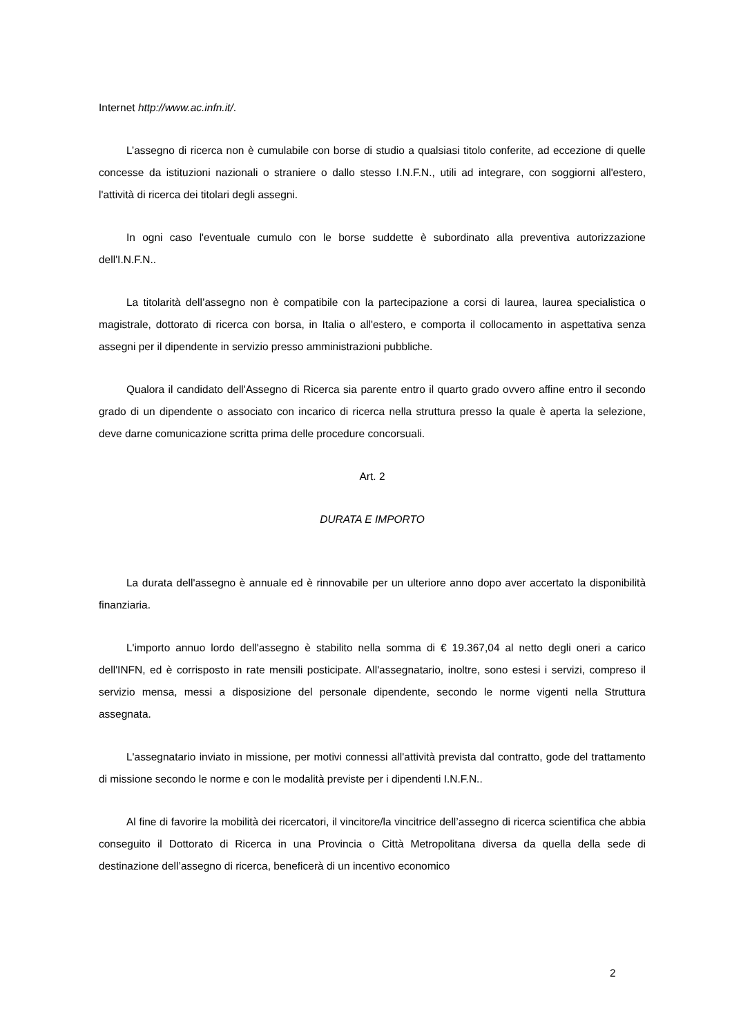Internet http://www.ac.infn.it/.
L’assegno di ricerca non è cumulabile con borse di studio a qualsiasi titolo conferite, ad eccezione di quelle concesse da istituzioni nazionali o straniere o dallo stesso I.N.F.N., utili ad integrare, con soggiorni all'estero, l'attività di ricerca dei titolari degli assegni.
In ogni caso l'eventuale cumulo con le borse suddette è subordinato alla preventiva autorizzazione dell'I.N.F.N..
La titolarità dell’assegno non è compatibile con la partecipazione a corsi di laurea, laurea specialistica o magistrale, dottorato di ricerca con borsa, in Italia o all'estero, e comporta il collocamento in aspettativa senza assegni per il dipendente in servizio presso amministrazioni pubbliche.
Qualora il candidato dell'Assegno di Ricerca sia parente entro il quarto grado ovvero affine entro il secondo grado di un dipendente o associato con incarico di ricerca nella struttura presso la quale è aperta la selezione, deve darne comunicazione scritta prima delle procedure concorsuali.
Art. 2
DURATA E IMPORTO
La durata dell'assegno è annuale ed è rinnovabile per un ulteriore anno dopo aver accertato la disponibilità finanziaria.
L'importo annuo lordo dell'assegno è stabilito nella somma di € 19.367,04 al netto degli oneri a carico dell'INFN, ed è corrisposto in rate mensili posticipate. All'assegnatario, inoltre, sono estesi i servizi, compreso il servizio mensa, messi a disposizione del personale dipendente, secondo le norme vigenti nella Struttura assegnata.
L'assegnatario inviato in missione, per motivi connessi all'attività prevista dal contratto, gode del trattamento di missione secondo le norme e con le modalità previste per i dipendenti I.N.F.N..
Al fine di favorire la mobilità dei ricercatori, il vincitore/la vincitrice dell’assegno di ricerca scientifica che abbia conseguito il Dottorato di Ricerca in una Provincia o Città Metropolitana diversa da quella della sede di destinazione dell’assegno di ricerca, beneficerà di un incentivo economico
2